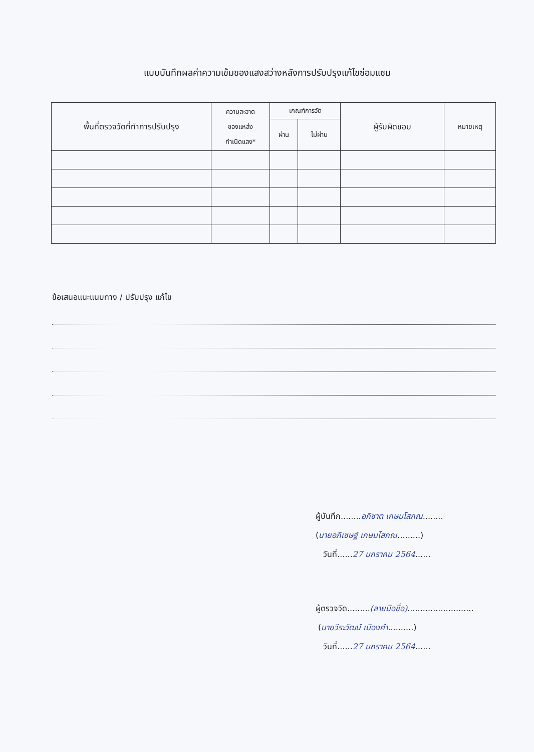แบบบันทึกผลค่าความเข้มของแสงสว่างหลังการปรับปรุงแก้ไขซ่อมแซม
| พื้นที่ตรวจวัดที่ทำการปรับปรุง | ความสะอาด ของแหล่ง กำเนิดแสง* | เกณฑ์การวัด | | ผู้รับผิดชอบ | หมายเหตุ |
| --- | --- | --- | --- | --- | --- |
| | | ผ่าน | ไม่ผ่าน | | |
ข้อเสนอแนะแนบทาง / ปรับปรุง แก้ไข
ผู้บันทึก........อภิชาต เกษมโสภณ........
(นายอภิเชษฐ์ เกษมโสภณ.........)
วันที่......27 มกราคม 2564......
ผู้ตรวจวัด.........(ลายมือชื่อ)..........................
(นายวีระวัฒน์ เมืองคำ..........)
วันที่......27 มกราคม 2564......